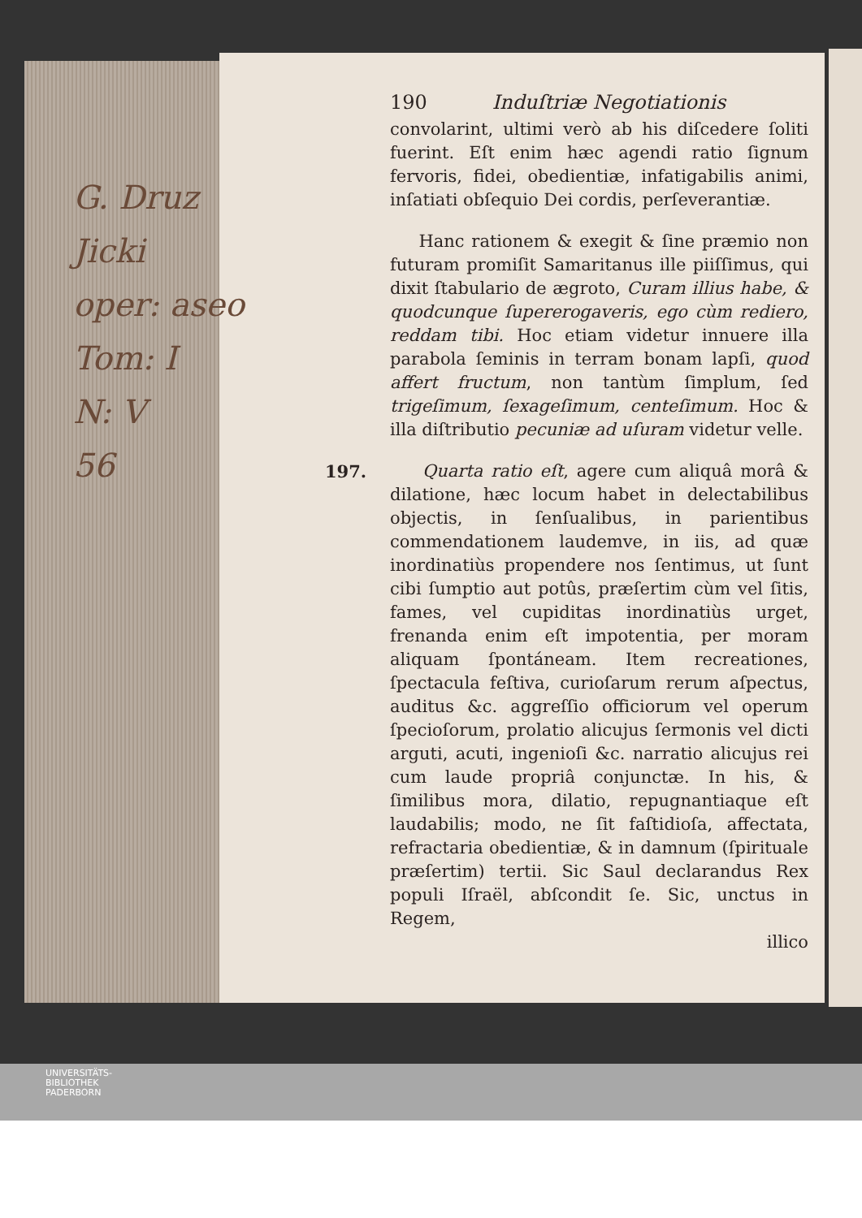G. Druz
Jicki
oper: aseo
Tom: I
N: V
56
190 Induſtriæ Negotiationis
convolarint, ultimi verò ab his diſcedere ſoliti fuerint. Eſt enim hæc agendi ratio ſignum fervoris, fidei, obedientiæ, infatigabilis animi, inſatiati obſequio Dei cordis, perſeverantiæ.
Hanc rationem & exegit & ſine præmio non futuram promiſit Samaritanus ille piiſſimus, qui dixit ſtabulario de ægroto, Curam illius habe, & quodcunque ſupererogaveris, ego cùm rediero, reddam tibi. Hoc etiam videtur innuere illa parabola ſeminis in terram bonam lapſi, quod affert fructum, non tantùm ſimplum, ſed trigeſimum, ſexageſimum, centeſimum. Hoc & illa diſtributio pecuniæ ad uſuram videtur velle.
197. Quarta ratio eſt, agere cum aliquâ morâ & dilatione, hæc locum habet in delectabilibus objectis, in ſenſualibus, in parientibus commendationem laudemve, in iis, ad quæ inordinatiùs propendere nos ſentimus, ut ſunt cibi ſumptio aut potûs, præſertim cùm vel ſitis, fames, vel cupiditas inordinatiùs urget, frenanda enim eſt impotentia, per moram aliquam ſpontáneam. Item recreationes, ſpectacula feſtiva, curioſarum rerum aſpectus, auditus &c. aggreſſio officiorum vel operum ſpecioſorum, prolatio alicujus ſermonis vel dicti arguti, acuti, ingenioſi &c. narratio alicujus rei cum laude propriâ conjunctæ. In his, & ſimilibus mora, dilatio, repugnantiaque eſt laudabilis; modo, ne ſit faſtidioſa, affectata, refractaria obedientiæ, & in damnum (ſpirituale præſertim) tertii. Sic Saul declarandus Rex populi Iſraël, abſcondit ſe. Sic, unctus in Regem,
illico
UNIVERSITÄTS-
BIBLIOTHEK
PADERBORN